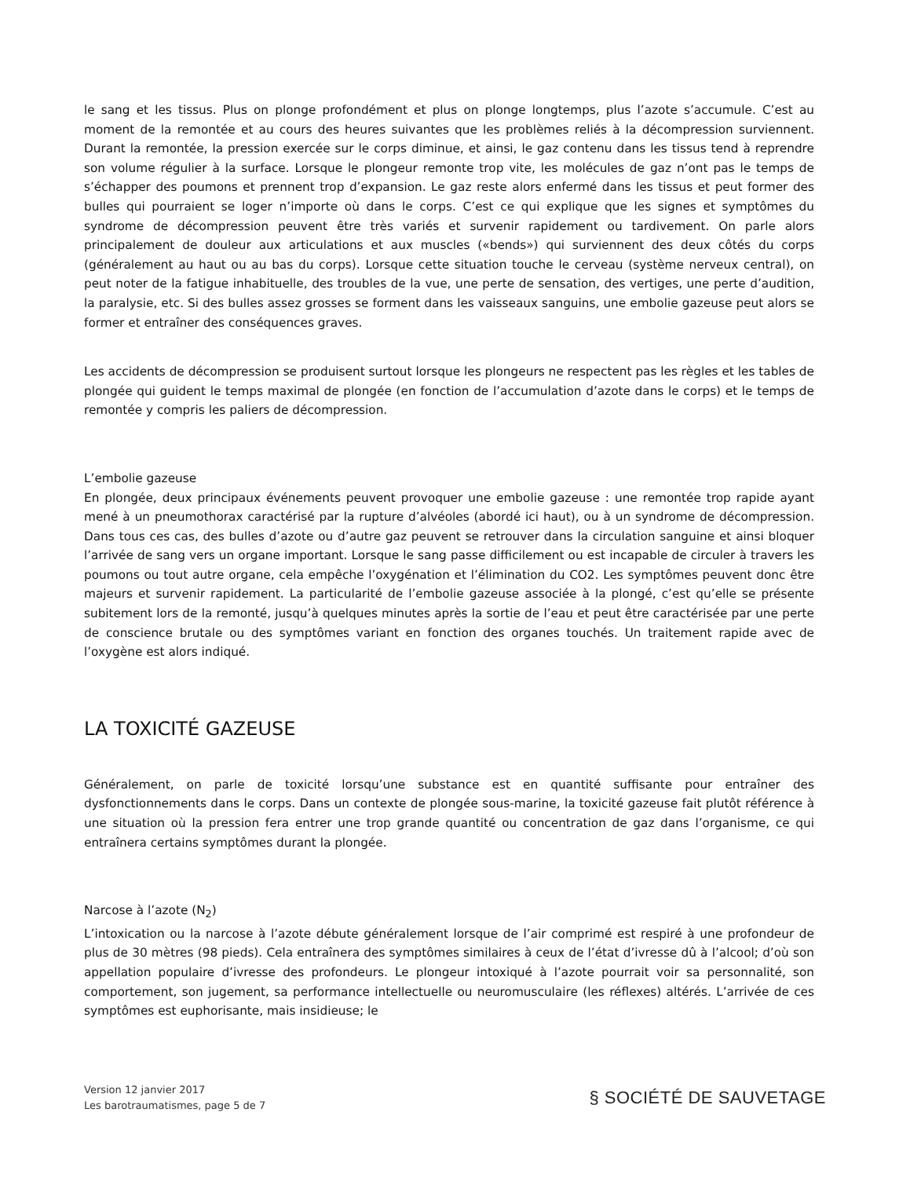le sang et les tissus. Plus on plonge profondément et plus on plonge longtemps, plus l’azote s’accumule. C’est au moment de la remontée et au cours des heures suivantes que les problèmes reliés à la décompression surviennent. Durant la remontée, la pression exercée sur le corps diminue, et ainsi, le gaz contenu dans les tissus tend à reprendre son volume régulier à la surface. Lorsque le plongeur remonte trop vite, les molécules de gaz n’ont pas le temps de s’échapper des poumons et prennent trop d’expansion. Le gaz reste alors enfermé dans les tissus et peut former des bulles qui pourraient se loger n’importe où dans le corps. C’est ce qui explique que les signes et symptômes du syndrome de décompression peuvent être très variés et survenir rapidement ou tardivement. On parle alors principalement de douleur aux articulations et aux muscles («bends») qui surviennent des deux côtés du corps (généralement au haut ou au bas du corps). Lorsque cette situation touche le cerveau (système nerveux central), on peut noter de la fatigue inhabituelle, des troubles de la vue, une perte de sensation, des vertiges, une perte d’audition, la paralysie, etc. Si des bulles assez grosses se forment dans les vaisseaux sanguins, une embolie gazeuse peut alors se former et entraîner des conséquences graves.
Les accidents de décompression se produisent surtout lorsque les plongeurs ne respectent pas les règles et les tables de plongée qui guident le temps maximal de plongée (en fonction de l’accumulation d’azote dans le corps) et le temps de remontée y compris les paliers de décompression.
L’embolie gazeuse
En plongée, deux principaux événements peuvent provoquer une embolie gazeuse : une remontée trop rapide ayant mené à un pneumothorax caractérisé par la rupture d’alvéoles (abordé ici haut), ou à un syndrome de décompression. Dans tous ces cas, des bulles d’azote ou d’autre gaz peuvent se retrouver dans la circulation sanguine et ainsi bloquer l’arrivée de sang vers un organe important. Lorsque le sang passe difficilement ou est incapable de circuler à travers les poumons ou tout autre organe, cela empêche l’oxygénation et l’élimination du CO2. Les symptômes peuvent donc être majeurs et survenir rapidement. La particularité de l’embolie gazeuse associée à la plongé, c’est qu’elle se présente subitement lors de la remonté, jusqu’à quelques minutes après la sortie de l’eau et peut être caractérisée par une perte de conscience brutale ou des symptômes variant en fonction des organes touchés. Un traitement rapide avec de l’oxygène est alors indiqué.
LA TOXICITÉ GAZEUSE
Généralement, on parle de toxicité lorsqu’une substance est en quantité suffisante pour entraîner des dysfonctionnements dans le corps. Dans un contexte de plongée sous-marine, la toxicité gazeuse fait plutôt référence à une situation où la pression fera entrer une trop grande quantité ou concentration de gaz dans l’organisme, ce qui entraînera certains symptômes durant la plongée.
Narcose à l’azote (N<sub>2</sub>)
L’intoxication ou la narcose à l’azote débute généralement lorsque de l’air comprimé est respiré à une profondeur de plus de 30 mètres (98 pieds). Cela entraînera des symptômes similaires à ceux de l’état d’ivresse dû à l’alcool; d’où son appellation populaire d’ivresse des profondeurs. Le plongeur intoxiqué à l’azote pourrait voir sa personnalité, son comportement, son jugement, sa performance intellectuelle ou neuromusculaire (les réflexes) altérés. L’arrivée de ces symptômes est euphorisante, mais insidieuse; le
Version 12 janvier 2017
Les barotraumatismes, page 5 de 7
§ SOCIÉTÉ DE SAUVETAGE